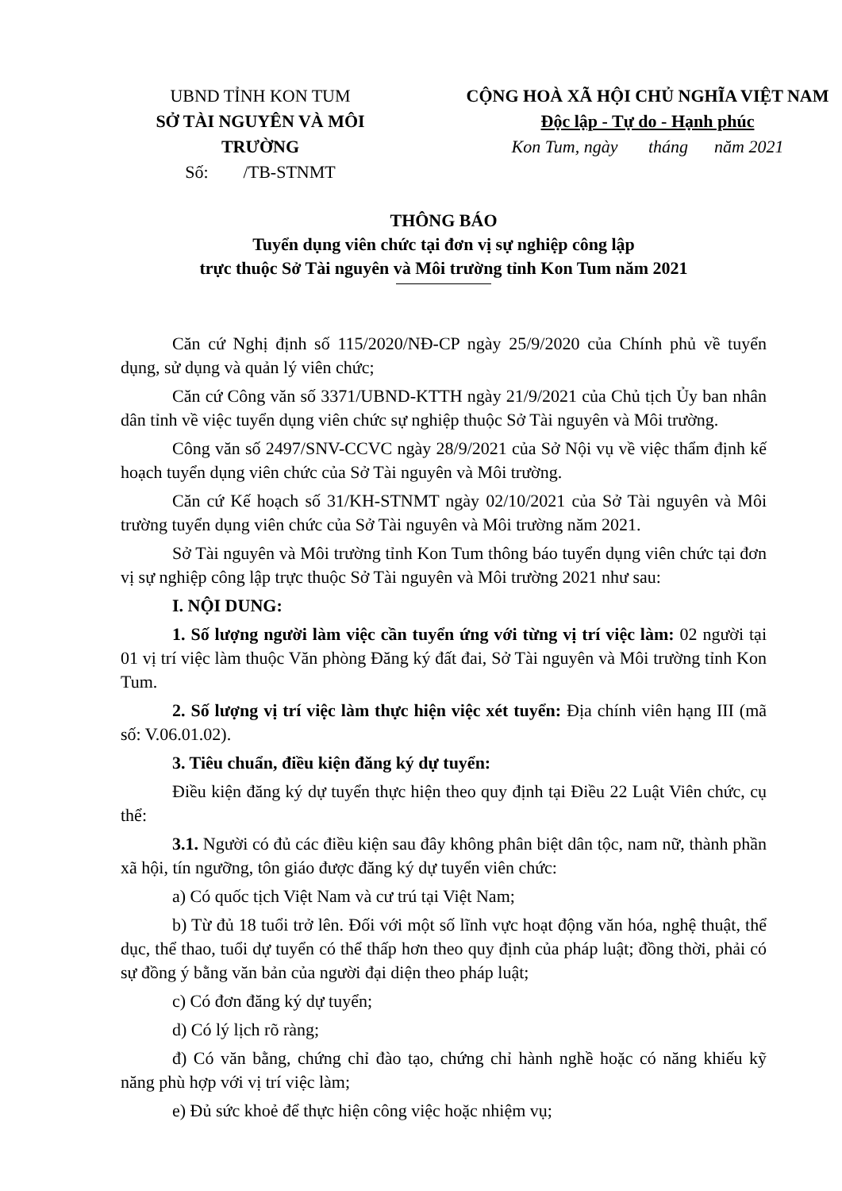UBND TỈNH KON TUM
SỞ TÀI NGUYÊN VÀ MÔI TRƯỜNG
Số: /TB-STNMT
CỘNG HOÀ XÃ HỘI CHỦ NGHĨA VIỆT NAM
Độc lập - Tự do - Hạnh phúc
Kon Tum, ngày tháng năm 2021
THÔNG BÁO
Tuyển dụng viên chức tại đơn vị sự nghiệp công lập
trực thuộc Sở Tài nguyên và Môi trường tỉnh Kon Tum năm 2021
Căn cứ Nghị định số 115/2020/NĐ-CP ngày 25/9/2020 của Chính phủ về tuyển dụng, sử dụng và quản lý viên chức;
Căn cứ Công văn số 3371/UBND-KTTH ngày 21/9/2021 của Chủ tịch Ủy ban nhân dân tỉnh về việc tuyển dụng viên chức sự nghiệp thuộc Sở Tài nguyên và Môi trường.
Công văn số 2497/SNV-CCVC ngày 28/9/2021 của Sở Nội vụ về việc thẩm định kế hoạch tuyển dụng viên chức của Sở Tài nguyên và Môi trường.
Căn cứ Kế hoạch số 31/KH-STNMT ngày 02/10/2021 của Sở Tài nguyên và Môi trường tuyển dụng viên chức của Sở Tài nguyên và Môi trường năm 2021.
Sở Tài nguyên và Môi trường tỉnh Kon Tum thông báo tuyển dụng viên chức tại đơn vị sự nghiệp công lập trực thuộc Sở Tài nguyên và Môi trường 2021 như sau:
I. NỘI DUNG:
1. Số lượng người làm việc cần tuyển ứng với từng vị trí việc làm: 02 người tại 01 vị trí việc làm thuộc Văn phòng Đăng ký đất đai, Sở Tài nguyên và Môi trường tỉnh Kon Tum.
2. Số lượng vị trí việc làm thực hiện việc xét tuyển: Địa chính viên hạng III (mã số: V.06.01.02).
3. Tiêu chuẩn, điều kiện đăng ký dự tuyển:
Điều kiện đăng ký dự tuyển thực hiện theo quy định tại Điều 22 Luật Viên chức, cụ thể:
3.1. Người có đủ các điều kiện sau đây không phân biệt dân tộc, nam nữ, thành phần xã hội, tín ngưỡng, tôn giáo được đăng ký dự tuyển viên chức:
a) Có quốc tịch Việt Nam và cư trú tại Việt Nam;
b) Từ đủ 18 tuổi trở lên. Đối với một số lĩnh vực hoạt động văn hóa, nghệ thuật, thể dục, thể thao, tuổi dự tuyển có thể thấp hơn theo quy định của pháp luật; đồng thời, phải có sự đồng ý bằng văn bản của người đại diện theo pháp luật;
c) Có đơn đăng ký dự tuyển;
d) Có lý lịch rõ ràng;
đ) Có văn bằng, chứng chỉ đào tạo, chứng chỉ hành nghề hoặc có năng khiếu kỹ năng phù hợp với vị trí việc làm;
e) Đủ sức khoẻ để thực hiện công việc hoặc nhiệm vụ;